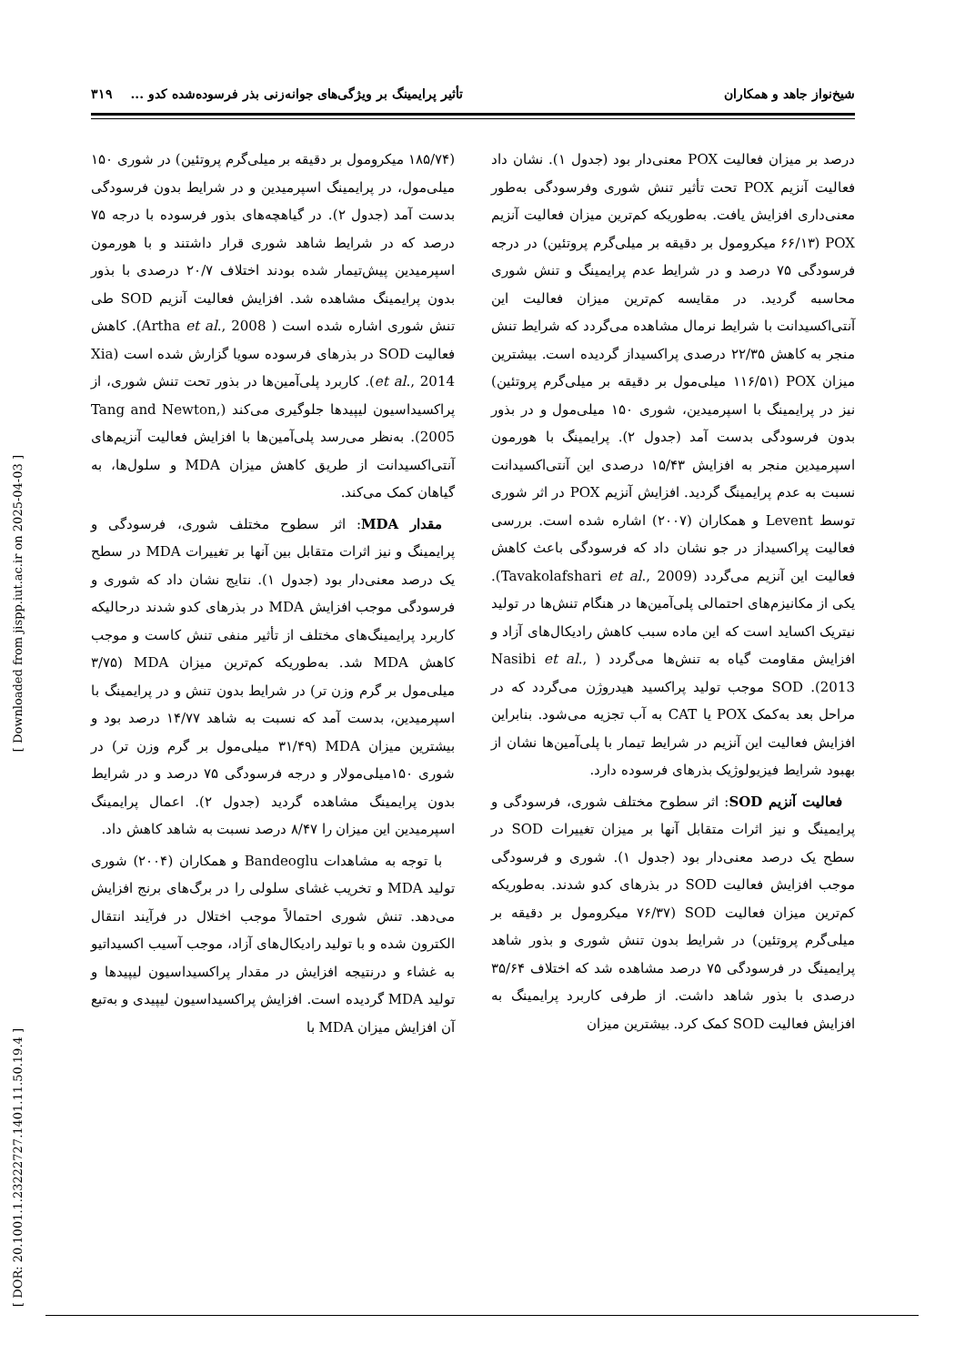شیخ‌نواز جاهد و همکاران تأثیر پرایمینگ بر ویژگی‌های جوانه‌زنی بذر فرسوده‌شده کدو ... ۳۱۹
درصد بر میزان فعالیت POX معنی‌دار بود (جدول ۱). نشان داد فعالیت آنزیم POX تحت تأثیر تنش شوری وفرسودگی به‌طور معنی‌داری افزایش یافت. به‌طوریکه کم‌ترین میزان فعالیت آنزیم POX (۶۶/۱۳ میکرومول بر دقیقه بر میلی‌گرم پروتئین) در درجه فرسودگی ۷۵ درصد و در شرایط عدم پرایمینگ و تنش شوری محاسبه گردید. در مقایسه کم‌ترین میزان فعالیت این آنتی‌اکسیدانت با شرایط نرمال مشاهده می‌گردد که شرایط تنش منجر به کاهش ۲۲/۳۵ درصدی پراکسیداز گردیده است. بیشترین میزان POX (۱۱۶/۵۱ میلی‌مول بر دقیقه بر میلی‌گرم پروتئین) نیز در پرایمینگ با اسپرمیدین، شوری ۱۵۰ میلی‌مول و در بذور بدون فرسودگی بدست آمد (جدول ۲). پرایمینگ با هورمون اسپرمیدین منجر به افزایش ۱۵/۴۳ درصدی این آنتی‌اکسیدانت نسبت به عدم پرایمینگ گردید. افزایش آنزیم POX در اثر شوری توسط Levent و همکاران (۲۰۰۷) اشاره شده است. بررسی فعالیت پراکسیداز در جو نشان داد که فرسودگی باعث کاهش فعالیت این آنزیم می‌گردد (Tavakolafshari et al., 2009). یکی از مکانیزم‌های احتمالی پلی‌آمین‌ها در هنگام تنش‌ها در تولید نیتریک اکساید است که این ماده سبب کاهش رادیکال‌های آزاد و افزایش مقاومت گیاه به تنش‌ها می‌گردد ( Nasibi et al., 2013). SOD موجب تولید پراکسید هیدروژن می‌گردد که در مراحل بعد به‌کمک POX یا CAT به آب تجزیه می‌شود. بنابراین افزایش فعالیت این آنزیم در شرایط تیمار با پلی‌آمین‌ها نشان از بهبود شرایط فیزیولوژیک بذرهای فرسوده دارد.
فعالیت آنزیم SOD: اثر سطوح مختلف شوری، فرسودگی و پرایمینگ و نیز اثرات متقابل آنها بر میزان تغییرات SOD در سطح یک درصد معنی‌دار بود (جدول ۱). شوری و فرسودگی موجب افزایش فعالیت SOD در بذرهای کدو شدند. به‌طوریکه کم‌ترین میزان فعالیت SOD (۷۶/۳۷ میکرومول بر دقیقه بر میلی‌گرم پروتئین) در شرایط بدون تنش شوری و بذور شاهد پرایمینگ در فرسودگی ۷۵ درصد مشاهده شد که اختلاف ۳۵/۶۴ درصدی با بذور شاهد داشت. از طرفی کاربرد پرایمینگ به افزایش فعالیت SOD کمک کرد. بیشترین میزان
(۱۸۵/۷۴ میکرومول بر دقیقه بر میلی‌گرم پروتئین) در شوری ۱۵۰ میلی‌مول، در پرایمینگ اسپرمیدین و در شرایط بدون فرسودگی بدست آمد (جدول ۲). در گیاهچه‌های بذور فرسوده با درجه ۷۵ درصد که در شرایط شاهد شوری قرار داشتند و با هورمون اسپرمیدین پیش‌تیمار شده بودند اختلاف ۲۰/۷ درصدی با بذور بدون پرایمینگ مشاهده شد. افزایش فعالیت آنزیم SOD طی تنش شوری اشاره شده است ( Artha et al., 2008). کاهش فعالیت SOD در بذرهای فرسوده سویا گزارش شده است (Xia et al., 2014). کاربرد پلی‌آمین‌ها در بذور تحت تنش شوری، از پراکسیداسیون لیپیدها جلوگیری می‌کند (Tang and Newton, 2005). به‌نظر می‌رسد پلی‌آمین‌ها با افزایش فعالیت آنزیم‌های آنتی‌اکسیدانت از طریق کاهش میزان MDA و سلول‌ها، به گیاهان کمک می‌کند.
مقدار MDA: اثر سطوح مختلف شوری، فرسودگی و پرایمینگ و نیز اثرات متقابل بین آنها بر تغییرات MDA در سطح یک درصد معنی‌دار بود (جدول ۱). نتایج نشان داد که شوری و فرسودگی موجب افزایش MDA در بذرهای کدو شدند درحالیکه کاربرد پرایمینگ‌های مختلف از تأثیر منفی تنش کاست و موجب کاهش MDA شد. به‌طوریکه کم‌ترین میزان MDA (۳/۷۵ میلی‌مول بر گرم وزن تر) در شرایط بدون تنش و در پرایمینگ با اسپرمیدین، بدست آمد که نسبت به شاهد ۱۴/۷۷ درصد بود و بیشترین میزان MDA (۳۱/۴۹ میلی‌مول بر گرم وزن تر) در شوری ۱۵۰میلی‌مولار و درجه فرسودگی ۷۵ درصد و در شرایط بدون پرایمینگ مشاهده گردید (جدول ۲). اعمال پرایمینگ اسپرمیدین این میزان را ۸/۴۷ درصد نسبت به شاهد کاهش داد.
با توجه به مشاهدات Bandeoglu و همکاران (۲۰۰۴) شوری تولید MDA و تخریب غشای سلولی را در برگ‌های برنج افزایش می‌دهد. تنش شوری احتمالاً موجب اختلال در فرآیند انتقال الکترون شده و با تولید رادیکال‌های آزاد، موجب آسیب اکسیداتیو به غشاء و درنتیجه افزایش در مقدار پراکسیداسیون لیپیدها و تولید MDA گردیده است. افزایش پراکسیداسیون لیپیدی و به‌تبع آن افزایش میزان MDA با
[ Downloaded from jispp.iut.ac.ir on 2025-04-03 ]
[ DOR: 20.1001.1.23222727.1401.11.50.19.4 ]